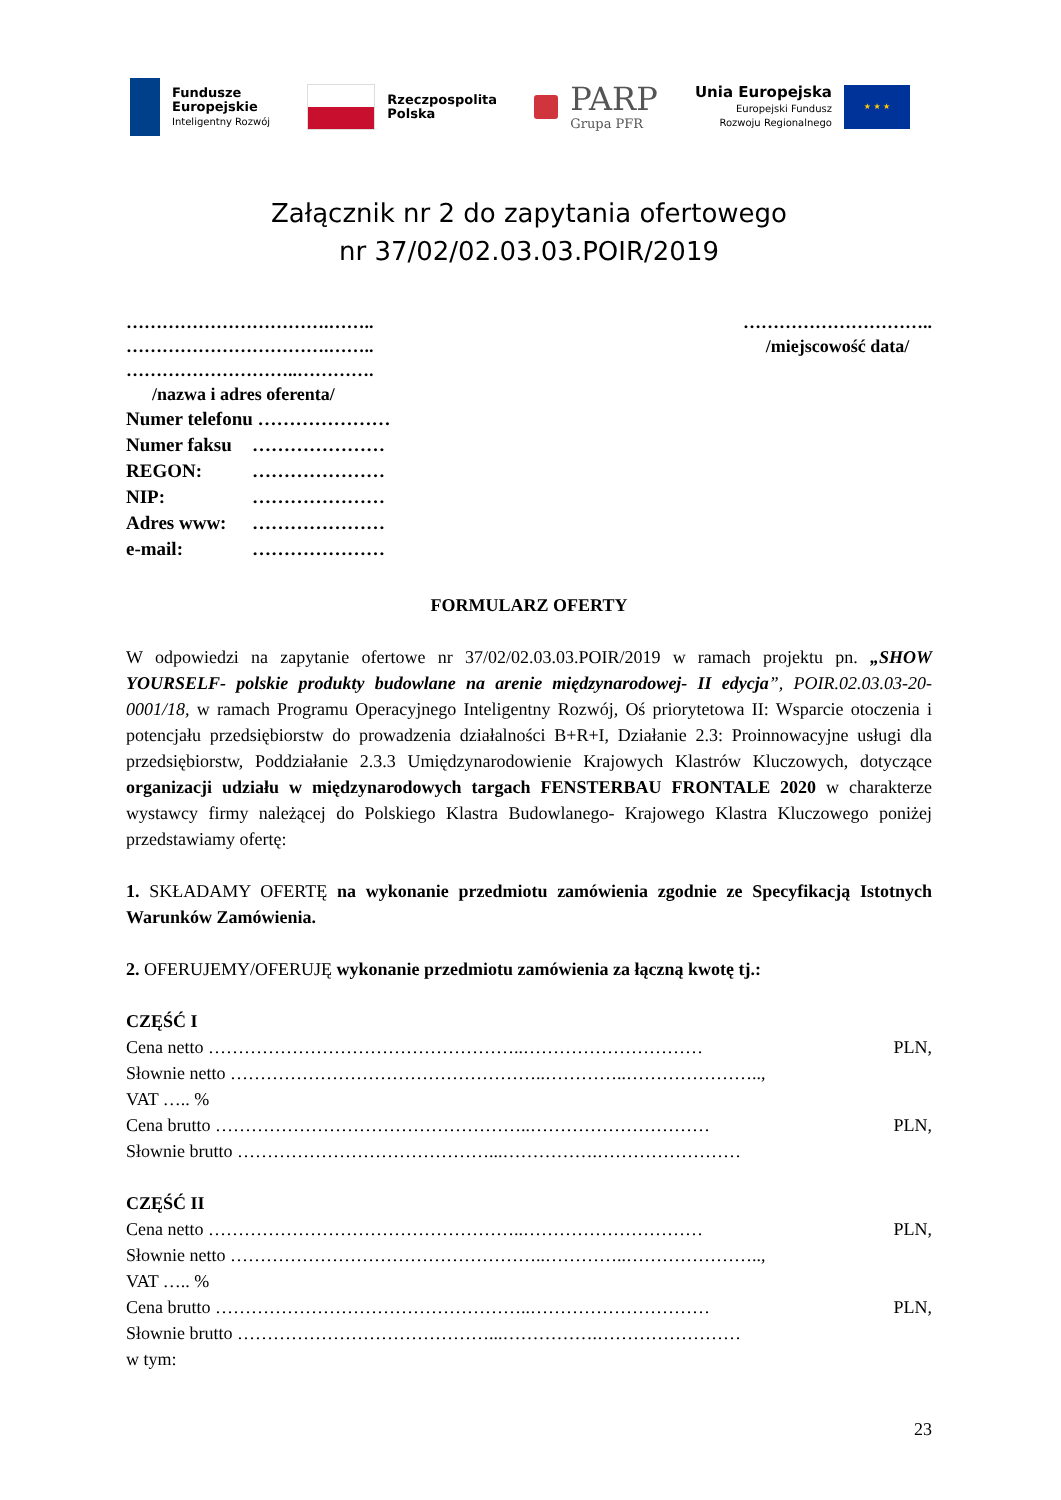Fundusze
Europejskie
Inteligentny Rozwój
Rzeczpospolita
Polska
PARP
Grupa PFR
Unia Europejska
Europejski Fundusz
Rozwoju Regionalnego
★ ★ ★
Załącznik nr 2 do zapytania ofertowego
nr 37/02/02.03.03.POIR/2019
…………………………….……..
…………………………….……..
………………………..………….
/nazwa i adres oferenta/
…………………………..
/miejscowość data/
Numer telefonu …………………
Numer faksu …………………
REGON: …………………
NIP: …………………
Adres www: …………………
e-mail: …………………
FORMULARZ OFERTY
W odpowiedzi na zapytanie ofertowe nr 37/02/02.03.03.POIR/2019 w ramach projektu pn. „SHOW YOURSELF- polskie produkty budowlane na arenie międzynarodowej- II edycja”, POIR.02.03.03-20-0001/18, w ramach Programu Operacyjnego Inteligentny Rozwój, Oś priorytetowa II: Wsparcie otoczenia i potencjału przedsiębiorstw do prowadzenia działalności B+R+I, Działanie 2.3: Proinnowacyjne usługi dla przedsiębiorstw, Poddziałanie 2.3.3 Umiędzynarodowienie Krajowych Klastrów Kluczowych, dotyczące organizacji udziału w międzynarodowych targach FENSTERBAU FRONTALE 2020 w charakterze wystawcy firmy należącej do Polskiego Klastra Budowlanego- Krajowego Klastra Kluczowego poniżej przedstawiamy ofertę:
1. SKŁADAMY OFERTĘ na wykonanie przedmiotu zamówienia zgodnie ze Specyfikacją Istotnych Warunków Zamówienia.
2. OFERUJEMY/OFERUJĘ wykonanie przedmiotu zamówienia za łączną kwotę tj.:
CZĘŚĆ I
Cena netto ……………………………………………..………………………… PLN,
Słownie netto ……………………………………………..…………..…………………..,
VAT ….. %
Cena brutto ……………………………………………..………………………… PLN,
Słownie brutto ……………………………………...…………….……………………
CZĘŚĆ II
Cena netto ……………………………………………..………………………… PLN,
Słownie netto ……………………………………………..…………..…………………..,
VAT ….. %
Cena brutto ……………………………………………..………………………… PLN,
Słownie brutto ……………………………………...…………….……………………
w tym:
23